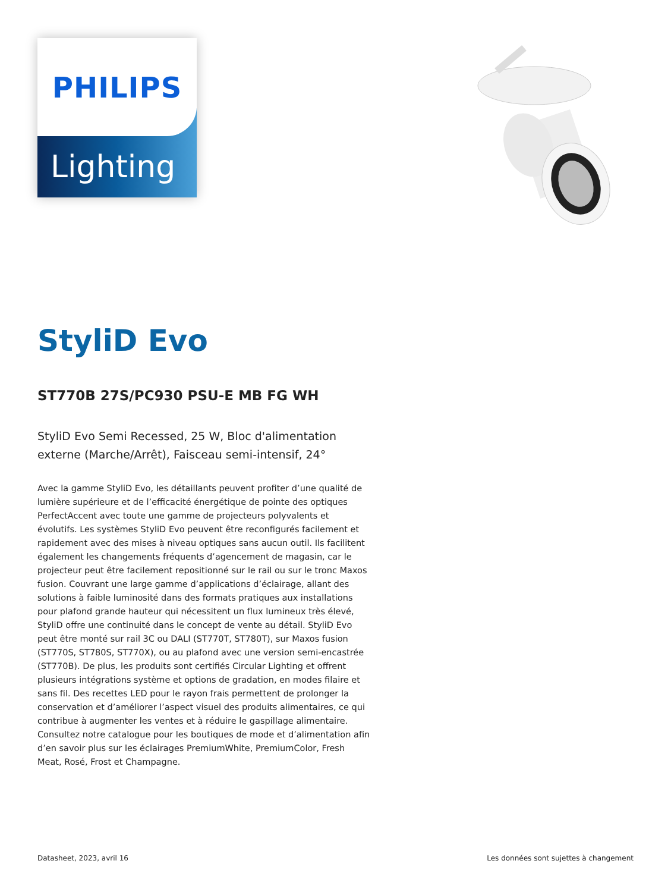PHILIPS
Lighting
StyliD Evo
ST770B 27S/PC930 PSU-E MB FG WH
StyliD Evo Semi Recessed, 25 W, Bloc d'alimentation externe (Marche/Arrêt), Faisceau semi-intensif, 24°
Avec la gamme StyliD Evo, les détaillants peuvent profiter d’une qualité de lumière supérieure et de l’efficacité énergétique de pointe des optiques PerfectAccent avec toute une gamme de projecteurs polyvalents et évolutifs. Les systèmes StyliD Evo peuvent être reconfigurés facilement et rapidement avec des mises à niveau optiques sans aucun outil. Ils facilitent également les changements fréquents d’agencement de magasin, car le projecteur peut être facilement repositionné sur le rail ou sur le tronc Maxos fusion. Couvrant une large gamme d’applications d’éclairage, allant des solutions à faible luminosité dans des formats pratiques aux installations pour plafond grande hauteur qui nécessitent un flux lumineux très élevé, StyliD offre une continuité dans le concept de vente au détail. StyliD Evo peut être monté sur rail 3C ou DALI (ST770T, ST780T), sur Maxos fusion (ST770S, ST780S, ST770X), ou au plafond avec une version semi-encastrée (ST770B). De plus, les produits sont certifiés Circular Lighting et offrent plusieurs intégrations système et options de gradation, en modes filaire et sans fil. Des recettes LED pour le rayon frais permettent de prolonger la conservation et d’améliorer l’aspect visuel des produits alimentaires, ce qui contribue à augmenter les ventes et à réduire le gaspillage alimentaire. Consultez notre catalogue pour les boutiques de mode et d’alimentation afin d’en savoir plus sur les éclairages PremiumWhite, PremiumColor, Fresh Meat, Rosé, Frost et Champagne.
Datasheet, 2023, avril 16 Les données sont sujettes à changement